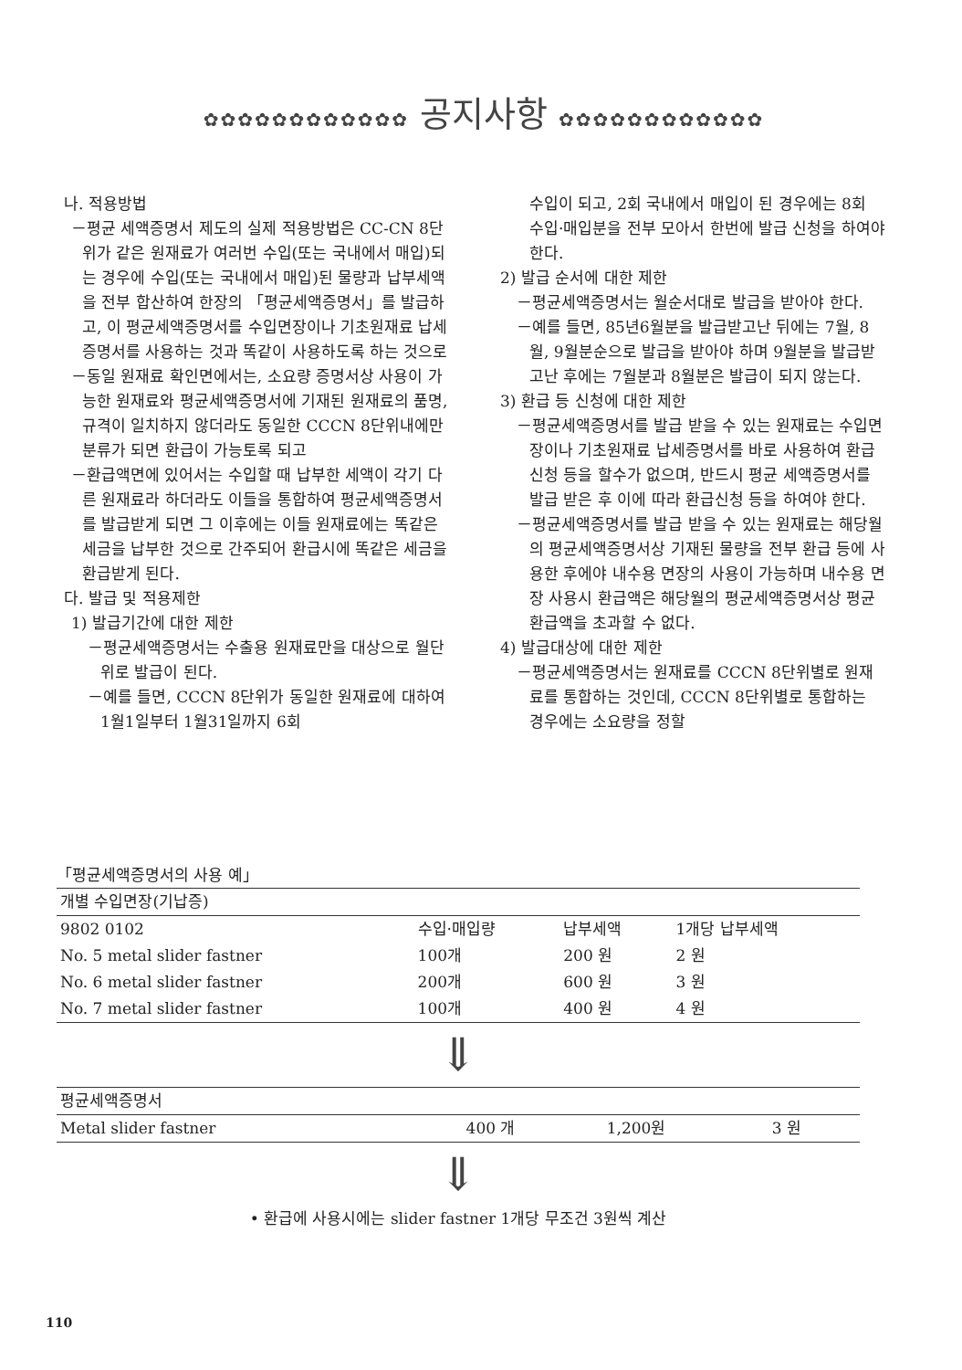✿✿✿✿✿✿✿✿✿✿✿✿ 공지사항 ✿✿✿✿✿✿✿✿✿✿✿✿
나. 적용방법
－평균 세액증명서 제도의 실제 적용방법은 CC-CN 8단위가 같은 원재료가 여러번 수입(또는 국내에서 매입)되는 경우에 수입(또는 국내에서 매입)된 물량과 납부세액을 전부 합산하여 한장의 「평균세액증명서」를 발급하고, 이 평균세액증명서를 수입면장이나 기초원재료 납세증명서를 사용하는 것과 똑같이 사용하도록 하는 것으로
－동일 원재료 확인면에서는, 소요량 증명서상 사용이 가능한 원재료와 평균세액증명서에 기재된 원재료의 품명, 규격이 일치하지 않더라도 동일한 CCCN 8단위내에만 분류가 되면 환급이 가능토록 되고
－환급액면에 있어서는 수입할 때 납부한 세액이 각기 다른 원재료라 하더라도 이들을 통합하여 평균세액증명서를 발급받게 되면 그 이후에는 이들 원재료에는 똑같은 세금을 납부한 것으로 간주되어 환급시에 똑같은 세금을 환급받게 된다.
다. 발급 및 적용제한
1) 발급기간에 대한 제한
－평균세액증명서는 수출용 원재료만을 대상으로 월단위로 발급이 된다.
－예를 들면, CCCN 8단위가 동일한 원재료에 대하여 1월1일부터 1월31일까지 6회
수입이 되고, 2회 국내에서 매입이 된 경우에는 8회 수입·매입분을 전부 모아서 한번에 발급 신청을 하여야 한다.
2) 발급 순서에 대한 제한
－평균세액증명서는 월순서대로 발급을 받아야 한다.
－예를 들면, 85년6월분을 발급받고난 뒤에는 7월, 8월, 9월분순으로 발급을 받아야 하며 9월분을 발급받고난 후에는 7월분과 8월분은 발급이 되지 않는다.
3) 환급 등 신청에 대한 제한
－평균세액증명서를 발급 받을 수 있는 원재료는 수입면장이나 기초원재료 납세증명서를 바로 사용하여 환급신청 등을 할수가 없으며, 반드시 평균 세액증명서를 발급 받은 후 이에 따라 환급신청 등을 하여야 한다.
－평균세액증명서를 발급 받을 수 있는 원재료는 해당월의 평균세액증명서상 기재된 물량을 전부 환급 등에 사용한 후에야 내수용 면장의 사용이 가능하며 내수용 면장 사용시 환급액은 해당월의 평균세액증명서상 평균환급액을 초과할 수 없다.
4) 발급대상에 대한 제한
－평균세액증명서는 원재료를 CCCN 8단위별로 원재료를 통합하는 것인데, CCCN 8단위별로 통합하는 경우에는 소요량을 정할
「평균세액증명서의 사용 예」
| 개별 수입면장(기납증) | | | |
| 9802 0102 | 수입·매입량 | 납부세액 | 1개당 납부세액 |
| No. 5 metal slider fastner | 100개 | 200 원 | 2 원 |
| No. 6 metal slider fastner | 200개 | 600 원 | 3 원 |
| No. 7 metal slider fastner | 100개 | 400 원 | 4 원 |
⇓
| 평균세액증명서 | | | |
| Metal slider fastner | 400 개 | 1,200원 | 3 원 |
⇓
• 환급에 사용시에는 slider fastner 1개당 무조건 3원씩 계산
110